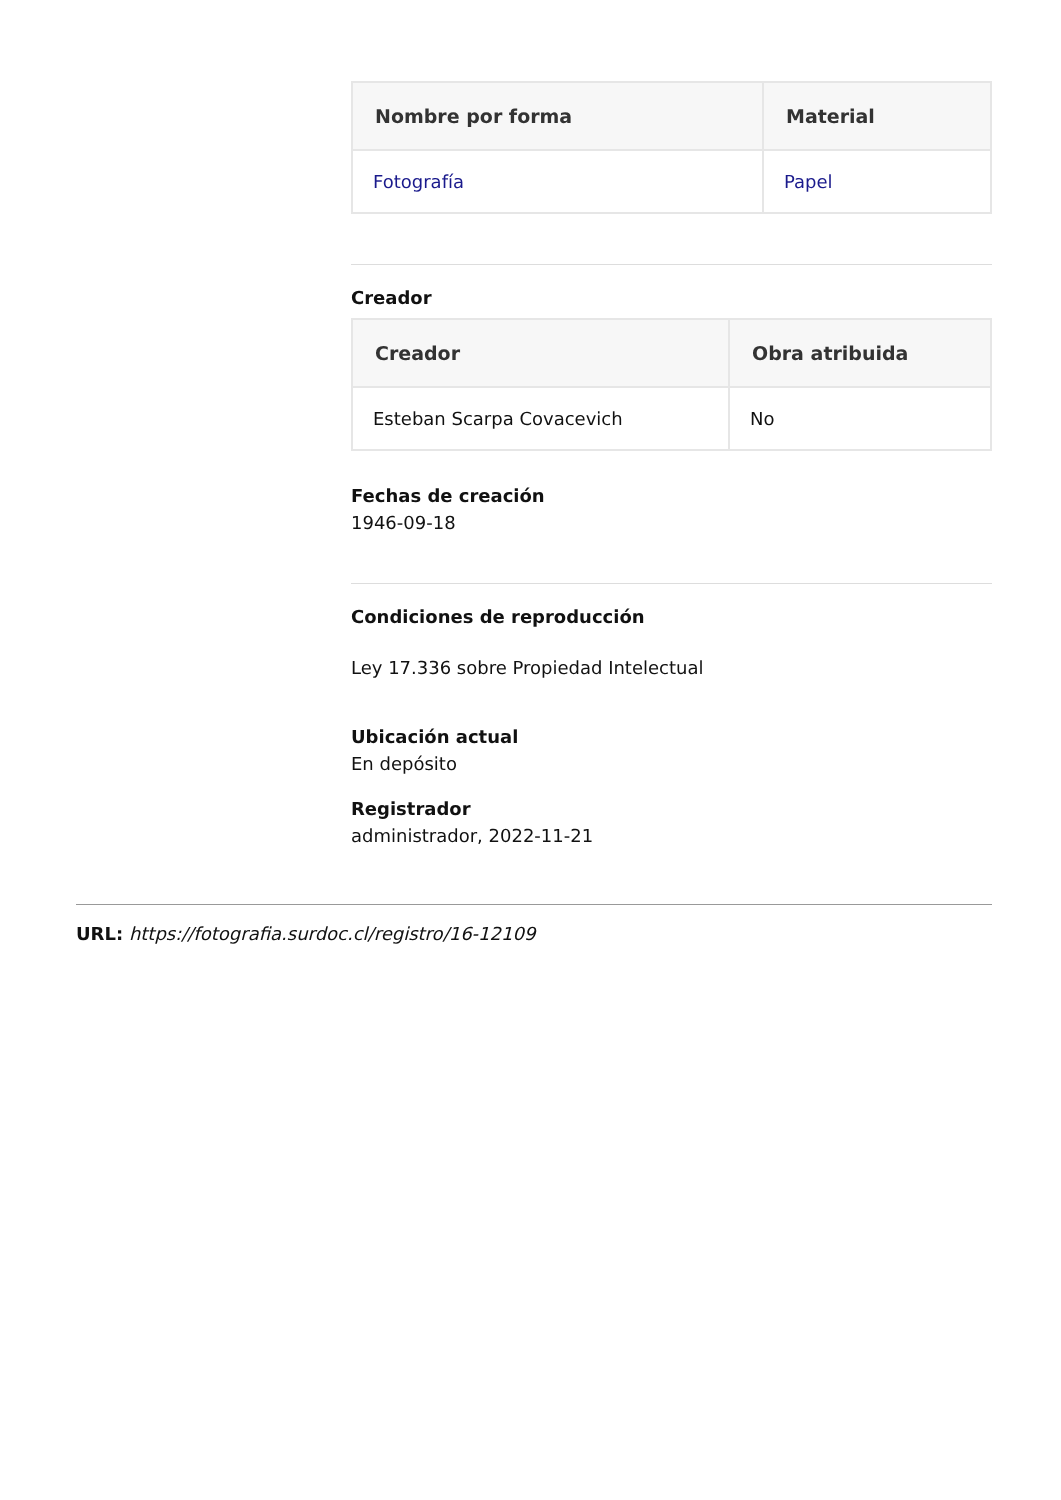| Nombre por forma | Material |
| --- | --- |
| Fotografía | Papel |
Creador
| Creador | Obra atribuida |
| --- | --- |
| Esteban Scarpa Covacevich | No |
Fechas de creación
1946-09-18
Condiciones de reproducción
Ley 17.336 sobre Propiedad Intelectual
Ubicación actual
En depósito
Registrador
administrador, 2022-11-21
URL: https://fotografia.surdoc.cl/registro/16-12109